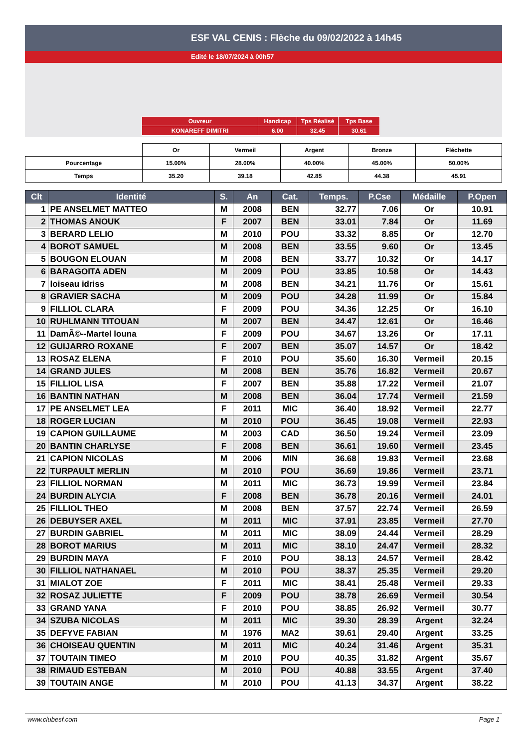ESF VAL CENIS : Flèche du 09/02/2022 à 14h45
Edité le 18/07/2024 à 00h57
| Ouvreur | Handicap | Tps Réalisé | Tps Base |
| KONAREFF DIMITRI | 6.00 | 32.45 | 30.61 |
| | Or | Vermeil | Argent | Bronze | Fléchette |
| --- | --- | --- | --- | --- | --- |
| Pourcentage | 15.00% | 28.00% | 40.00% | 45.00% | 50.00% |
| Temps | 35.20 | 39.18 | 42.85 | 44.38 | 45.91 |
| Clt | Identité | S. | An | Cat. | Temps. | P.Cse | Médaille | P.Open |
| --- | --- | --- | --- | --- | --- | --- | --- | --- |
| 1 | PE ANSELMET MATTEO | M | 2008 | BEN | 32.77 | 7.06 | Or | 10.91 |
| 2 | THOMAS ANOUK | F | 2007 | BEN | 33.01 | 7.84 | Or | 11.69 |
| 3 | BERARD LELIO | M | 2010 | POU | 33.32 | 8.85 | Or | 12.70 |
| 4 | BOROT SAMUEL | M | 2008 | BEN | 33.55 | 9.60 | Or | 13.45 |
| 5 | BOUGON ELOUAN | M | 2008 | BEN | 33.77 | 10.32 | Or | 14.17 |
| 6 | BARAGOITA ADEN | M | 2009 | POU | 33.85 | 10.58 | Or | 14.43 |
| 7 | loiseau idriss | M | 2008 | BEN | 34.21 | 11.76 | Or | 15.61 |
| 8 | GRAVIER SACHA | M | 2009 | POU | 34.28 | 11.99 | Or | 15.84 |
| 9 | FILLIOL CLARA | F | 2009 | POU | 34.36 | 12.25 | Or | 16.10 |
| 10 | RUHLMANN TITOUAN | M | 2007 | BEN | 34.47 | 12.61 | Or | 16.46 |
| 11 | DamÃ©--Martel louna | F | 2009 | POU | 34.67 | 13.26 | Or | 17.11 |
| 12 | GUIJARRO ROXANE | F | 2007 | BEN | 35.07 | 14.57 | Or | 18.42 |
| 13 | ROSAZ ELENA | F | 2010 | POU | 35.60 | 16.30 | Vermeil | 20.15 |
| 14 | GRAND JULES | M | 2008 | BEN | 35.76 | 16.82 | Vermeil | 20.67 |
| 15 | FILLIOL LISA | F | 2007 | BEN | 35.88 | 17.22 | Vermeil | 21.07 |
| 16 | BANTIN NATHAN | M | 2008 | BEN | 36.04 | 17.74 | Vermeil | 21.59 |
| 17 | PE ANSELMET LEA | F | 2011 | MIC | 36.40 | 18.92 | Vermeil | 22.77 |
| 18 | ROGER LUCIAN | M | 2010 | POU | 36.45 | 19.08 | Vermeil | 22.93 |
| 19 | CAPION GUILLAUME | M | 2003 | CAD | 36.50 | 19.24 | Vermeil | 23.09 |
| 20 | BANTIN CHARLYSE | F | 2008 | BEN | 36.61 | 19.60 | Vermeil | 23.45 |
| 21 | CAPION NICOLAS | M | 2006 | MIN | 36.68 | 19.83 | Vermeil | 23.68 |
| 22 | TURPAULT MERLIN | M | 2010 | POU | 36.69 | 19.86 | Vermeil | 23.71 |
| 23 | FILLIOL NORMAN | M | 2011 | MIC | 36.73 | 19.99 | Vermeil | 23.84 |
| 24 | BURDIN ALYCIA | F | 2008 | BEN | 36.78 | 20.16 | Vermeil | 24.01 |
| 25 | FILLIOL THEO | M | 2008 | BEN | 37.57 | 22.74 | Vermeil | 26.59 |
| 26 | DEBUYSER AXEL | M | 2011 | MIC | 37.91 | 23.85 | Vermeil | 27.70 |
| 27 | BURDIN GABRIEL | M | 2011 | MIC | 38.09 | 24.44 | Vermeil | 28.29 |
| 28 | BOROT MARIUS | M | 2011 | MIC | 38.10 | 24.47 | Vermeil | 28.32 |
| 29 | BURDIN MAYA | F | 2010 | POU | 38.13 | 24.57 | Vermeil | 28.42 |
| 30 | FILLIOL NATHANAEL | M | 2010 | POU | 38.37 | 25.35 | Vermeil | 29.20 |
| 31 | MIALOT ZOE | F | 2011 | MIC | 38.41 | 25.48 | Vermeil | 29.33 |
| 32 | ROSAZ JULIETTE | F | 2009 | POU | 38.78 | 26.69 | Vermeil | 30.54 |
| 33 | GRAND YANA | F | 2010 | POU | 38.85 | 26.92 | Vermeil | 30.77 |
| 34 | SZUBA NICOLAS | M | 2011 | MIC | 39.30 | 28.39 | Argent | 32.24 |
| 35 | DEFYVE FABIAN | M | 1976 | MA2 | 39.61 | 29.40 | Argent | 33.25 |
| 36 | CHOISEAU QUENTIN | M | 2011 | MIC | 40.24 | 31.46 | Argent | 35.31 |
| 37 | TOUTAIN TIMEO | M | 2010 | POU | 40.35 | 31.82 | Argent | 35.67 |
| 38 | RIMAUD ESTEBAN | M | 2010 | POU | 40.88 | 33.55 | Argent | 37.40 |
| 39 | TOUTAIN ANGE | M | 2010 | POU | 41.13 | 34.37 | Argent | 38.22 |
www.clubesf.com Page 1